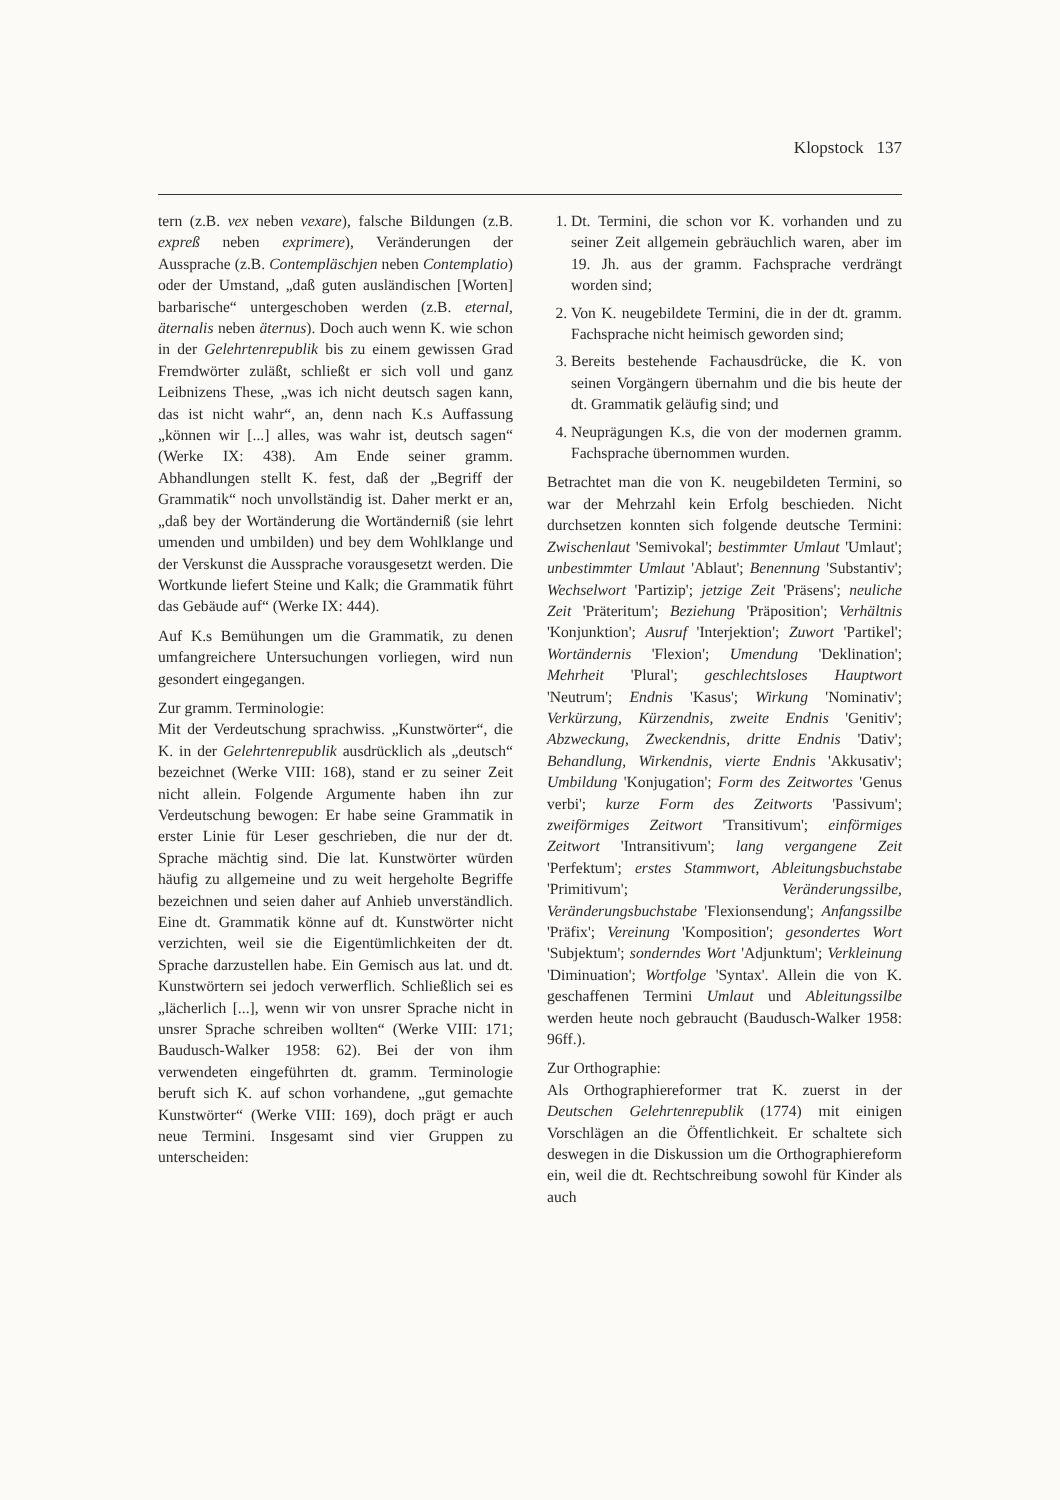Klopstock 137
tern (z.B. vex neben vexare), falsche Bildungen (z.B. expreß neben exprimere), Veränderungen der Aussprache (z.B. Contempläschjen neben Contemplatio) oder der Umstand, „daß guten ausländischen [Worten] barbarische“ untergeschoben werden (z.B. eternal, äternalis neben äternus). Doch auch wenn K. wie schon in der Gelehrtenrepublik bis zu einem gewissen Grad Fremdwörter zuläßt, schließt er sich voll und ganz Leibnizens These, „was ich nicht deutsch sagen kann, das ist nicht wahr“, an, denn nach K.s Auffassung „können wir [...] alles, was wahr ist, deutsch sagen“ (Werke IX: 438). Am Ende seiner gramm. Abhandlungen stellt K. fest, daß der „Begriff der Grammatik“ noch unvollständig ist. Daher merkt er an, „daß bey der Wortänderung die Wortänderniß (sie lehrt umenden und umbilden) und bey dem Wohlklange und der Verskunst die Aussprache vorausgesetzt werden. Die Wortkunde liefert Steine und Kalk; die Grammatik führt das Gebäude auf“ (Werke IX: 444).
Auf K.s Bemühungen um die Grammatik, zu denen umfangreichere Untersuchungen vorliegen, wird nun gesondert eingegangen.
Zur gramm. Terminologie:
Mit der Verdeutschung sprachwiss. „Kunstwörter“, die K. in der Gelehrtenrepublik ausdrücklich als „deutsch“ bezeichnet (Werke VIII: 168), stand er zu seiner Zeit nicht allein. Folgende Argumente haben ihn zur Verdeutschung bewogen: Er habe seine Grammatik in erster Linie für Leser geschrieben, die nur der dt. Sprache mächtig sind. Die lat. Kunstwörter würden häufig zu allgemeine und zu weit hergeholte Begriffe bezeichnen und seien daher auf Anhieb unverständlich. Eine dt. Grammatik könne auf dt. Kunstwörter nicht verzichten, weil sie die Eigentümlichkeiten der dt. Sprache darzustellen habe. Ein Gemisch aus lat. und dt. Kunstwörtern sei jedoch verwerflich. Schließlich sei es „lächerlich [...], wenn wir von unsrer Sprache nicht in unsrer Sprache schreiben wollten“ (Werke VIII: 171; Baudusch-Walker 1958: 62). Bei der von ihm verwendeten eingeführten dt. gramm. Terminologie beruft sich K. auf schon vorhandene, „gut gemachte Kunstwörter“ (Werke VIII: 169), doch prägt er auch neue Termini. Insgesamt sind vier Gruppen zu unterscheiden:
1. Dt. Termini, die schon vor K. vorhanden und zu seiner Zeit allgemein gebräuchlich waren, aber im 19. Jh. aus der gramm. Fachsprache verdrängt worden sind;
2. Von K. neugebildete Termini, die in der dt. gramm. Fachsprache nicht heimisch geworden sind;
3. Bereits bestehende Fachausdrücke, die K. von seinen Vorgängern übernahm und die bis heute der dt. Grammatik geläufig sind; und
4. Neuprägungen K.s, die von der modernen gramm. Fachsprache übernommen wurden.
Betrachtet man die von K. neugebildeten Termini, so war der Mehrzahl kein Erfolg beschieden. Nicht durchsetzen konnten sich folgende deutsche Termini: Zwischenlaut 'Semivokal'; bestimmter Umlaut 'Umlaut'; unbestimmter Umlaut 'Ablaut'; Benennung 'Substantiv'; Wechselwort 'Partizip'; jetzige Zeit 'Präsens'; neuliche Zeit 'Präteritum'; Beziehung 'Präposition'; Verhältnis 'Konjunktion'; Ausruf 'Interjektion'; Zuwort 'Partikel'; Wortändernis 'Flexion'; Umendung 'Deklination'; Mehrheit 'Plural'; geschlechtsloses Hauptwort 'Neutrum'; Endnis 'Kasus'; Wirkung 'Nominativ'; Verkürzung, Kürzendnis, zweite Endnis 'Genitiv'; Abzweckung, Zweckendnis, dritte Endnis 'Dativ'; Behandlung, Wirkendnis, vierte Endnis 'Akkusativ'; Umbildung 'Konjugation'; Form des Zeitwortes 'Genus verbi'; kurze Form des Zeitworts 'Passivum'; zweiförmiges Zeitwort 'Transitivum'; einförmiges Zeitwort 'Intransitivum'; lang vergangene Zeit 'Perfektum'; erstes Stammwort, Ableitungsbuchstabe 'Primitivum'; Veränderungssilbe, Veränderungsbuchstabe 'Flexionsendung'; Anfangssilbe 'Präfix'; Vereinung 'Komposition'; gesondertes Wort 'Subjektum'; sonderndes Wort 'Adjunktum'; Verkleinung 'Diminuation'; Wortfolge 'Syntax'. Allein die von K. geschaffenen Termini Umlaut und Ableitungssilbe werden heute noch gebraucht (Baudusch-Walker 1958: 96ff.).
Zur Orthographie:
Als Orthographiereformer trat K. zuerst in der Deutschen Gelehrtenrepublik (1774) mit einigen Vorschlägen an die Öffentlichkeit. Er schaltete sich deswegen in die Diskussion um die Orthographiereform ein, weil die dt. Rechtschreibung sowohl für Kinder als auch